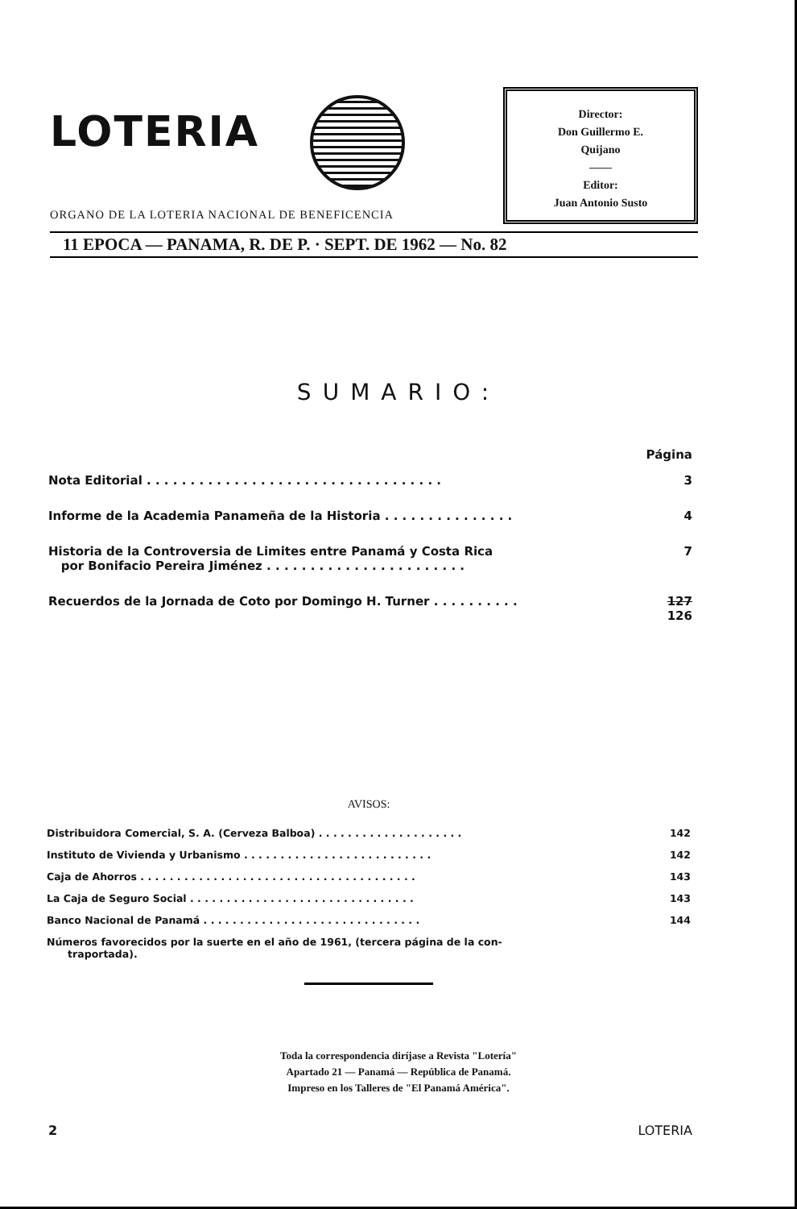LOTERIA
Director:
Don Guillermo E.
Quijano
——
Editor:
Juan Antonio Susto
ORGANO DE LA LOTERIA NACIONAL DE BENEFICENCIA
11 EPOCA — PANAMA, R. DE P. · SEPT. DE 1962 — No. 82
SUMARIO:
Página
Nota Editorial . . . . . . . . . . . . . . . . . . . . . . . . . . . . . . . . . . 3
Informe de la Academia Panameña de la Historia . . . . . . . . . . . . . . . 4
Historia de la Controversia de Limites entre Panamá y Costa Rica
por Bonifacio Pereira Jiménez . . . . . . . . . . . . . . . . . . . . . . . 7
Recuerdos de la Jornada de Coto por Domingo H. Turner . . . . . . . . . . 127 126
AVISOS:
Distribuidora Comercial, S. A. (Cerveza Balboa) . . . . . . . . . . . . . . . . . . . . 142
Instituto de Vivienda y Urbanismo . . . . . . . . . . . . . . . . . . . . . . . . . . 142
Caja de Ahorros . . . . . . . . . . . . . . . . . . . . . . . . . . . . . . . . . . . . . . 143
La Caja de Seguro Social . . . . . . . . . . . . . . . . . . . . . . . . . . . . . . . 143
Banco Nacional de Panamá . . . . . . . . . . . . . . . . . . . . . . . . . . . . . . 144
Números favorecidos por la suerte en el año de 1961, (tercera página de la con-
traportada).
Toda la correspondencia diríjase a Revista "Lotería"
Apartado 21 — Panamá — República de Panamá.
Impreso en los Talleres de "El Panamá América".
2 LOTERIA